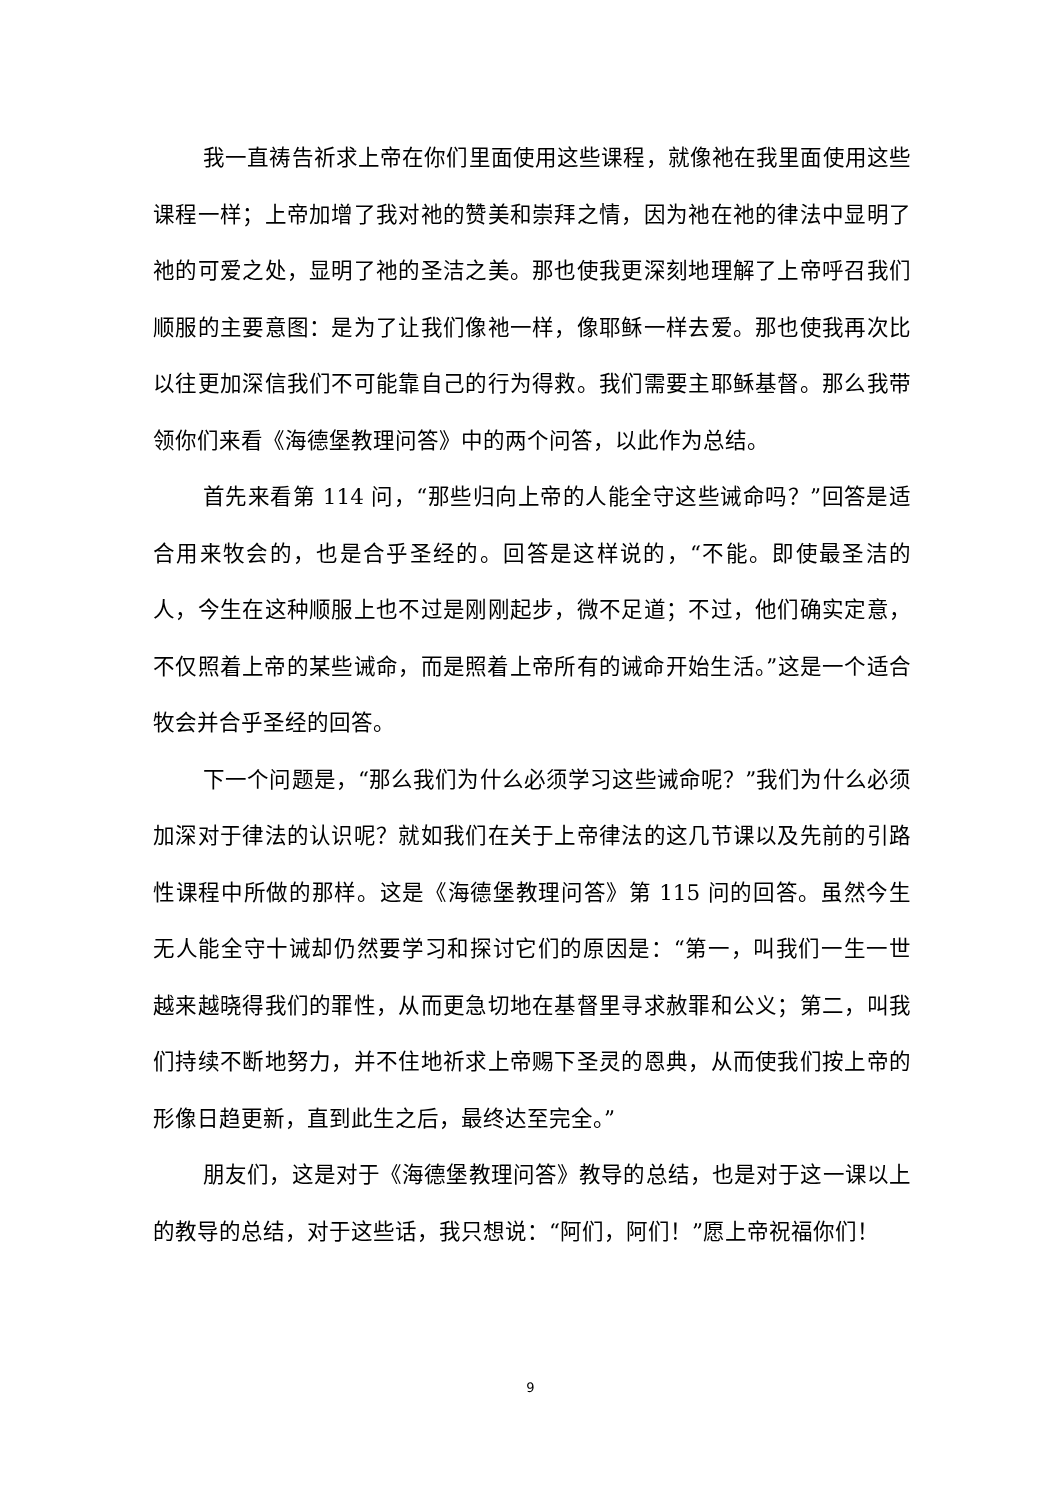我一直祷告祈求上帝在你们里面使用这些课程，就像祂在我里面使用这些课程一样；上帝加增了我对祂的赞美和崇拜之情，因为祂在祂的律法中显明了祂的可爱之处，显明了祂的圣洁之美。那也使我更深刻地理解了上帝呼召我们顺服的主要意图：是为了让我们像祂一样，像耶稣一样去爱。那也使我再次比以往更加深信我们不可能靠自己的行为得救。我们需要主耶稣基督。那么我带领你们来看《海德堡教理问答》中的两个问答，以此作为总结。
首先来看第 114 问，“那些归向上帝的人能全守这些诫命吗？”回答是适合用来牧会的，也是合乎圣经的。回答是这样说的，“不能。即使最圣洁的人，今生在这种顺服上也不过是刚刚起步，微不足道；不过，他们确实定意，不仅照着上帝的某些诫命，而是照着上帝所有的诫命开始生活。”这是一个适合牧会并合乎圣经的回答。
下一个问题是，“那么我们为什么必须学习这些诫命呢？”我们为什么必须加深对于律法的认识呢？就如我们在关于上帝律法的这几节课以及先前的引路性课程中所做的那样。这是《海德堡教理问答》第 115 问的回答。虽然今生无人能全守十诫却仍然要学习和探讨它们的原因是：“第一，叫我们一生一世越来越晓得我们的罪性，从而更急切地在基督里寻求赦罪和公义；第二，叫我们持续不断地努力，并不住地祈求上帝赐下圣灵的恩典，从而使我们按上帝的形像日趋更新，直到此生之后，最终达至完全。”
朋友们，这是对于《海德堡教理问答》教导的总结，也是对于这一课以上的教导的总结，对于这些话，我只想说：“阿们，阿们！”愿上帝祝福你们！
9